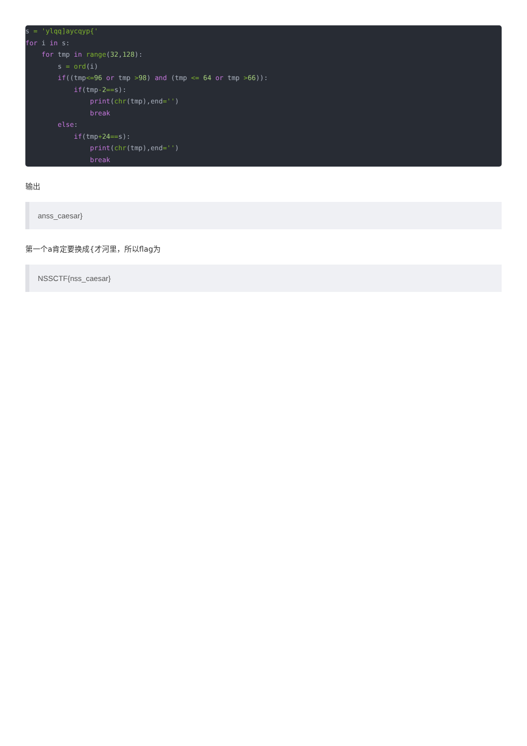s = 'ylqq]aycqyp{'
for i in s:
    for tmp in range(32,128):
        s = ord(i)
        if((tmp<=96 or tmp >98) and (tmp <= 64 or tmp >66)):
            if(tmp-2==s):
                print(chr(tmp),end='')
                break
        else:
            if(tmp+24==s):
                print(chr(tmp),end='')
                break
输出
anss_caesar}
第一个a肯定要换成{才河里，所以flag为
NSSCTF{nss_caesar}